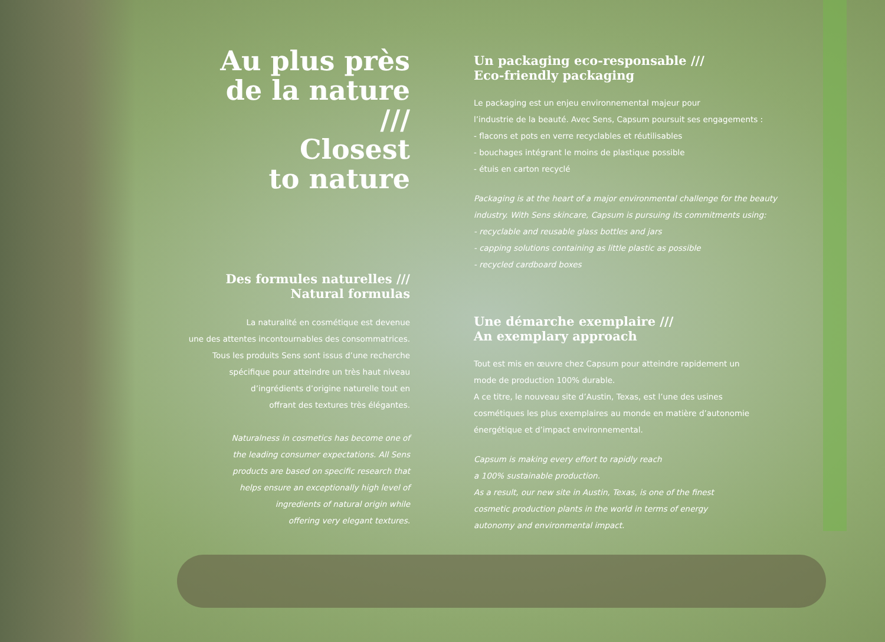Au plus près
de la nature
///
Closest
to nature
Des formules naturelles ///
Natural formulas
La naturalité en cosmétique est devenue
une des attentes incontournables des consommatrices.
Tous les produits Sens sont issus d’une recherche
spécifique pour atteindre un très haut niveau
d’ingrédients d’origine naturelle tout en
offrant des textures très élégantes.
Naturalness in cosmetics has become one of
the leading consumer expectations. All Sens
products are based on specific research that
helps ensure an exceptionally high level of
ingredients of natural origin while
offering very elegant textures.
Un packaging eco-responsable ///
Eco-friendly packaging
Le packaging est un enjeu environnemental majeur pour
l’industrie de la beauté. Avec Sens, Capsum poursuit ses engagements :
- flacons et pots en verre recyclables et réutilisables
- bouchages intégrant le moins de plastique possible
- étuis en carton recyclé
Packaging is at the heart of a major environmental challenge for the beauty
industry. With Sens skincare, Capsum is pursuing its commitments using:
- recyclable and reusable glass bottles and jars
- capping solutions containing as little plastic as possible
- recycled cardboard boxes
Une démarche exemplaire ///
An exemplary approach
Tout est mis en œuvre chez Capsum pour atteindre rapidement un
mode de production 100% durable.
A ce titre, le nouveau site d’Austin, Texas, est l’une des usines
cosmétiques les plus exemplaires au monde en matière d’autonomie
énergétique et d’impact environnemental.
Capsum is making every effort to rapidly reach
a 100% sustainable production.
As a result, our new site in Austin, Texas, is one of the finest
cosmetic production plants in the world in terms of energy
autonomy and environmental impact.